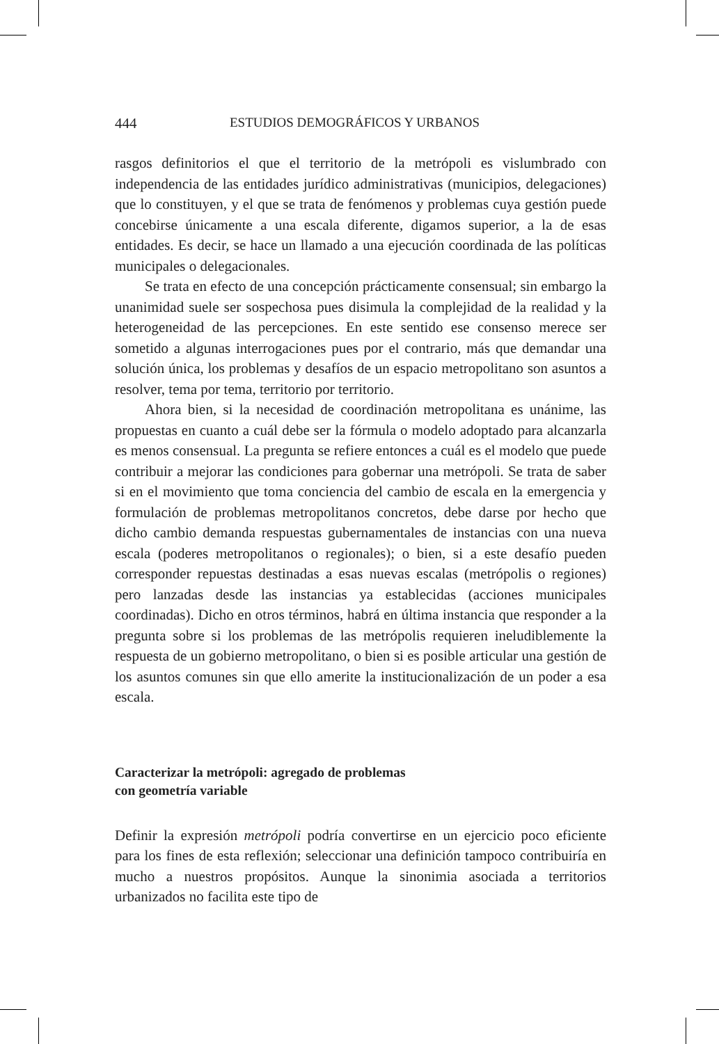444 ESTUDIOS DEMOGRÁFICOS Y URBANOS
rasgos definitorios el que el territorio de la metrópoli es vislumbrado con independencia de las entidades jurídico administrativas (municipios, delegaciones) que lo constituyen, y el que se trata de fenómenos y problemas cuya gestión puede concebirse únicamente a una escala diferente, digamos superior, a la de esas entidades. Es decir, se hace un llamado a una ejecución coordinada de las políticas municipales o delegacionales.
Se trata en efecto de una concepción prácticamente consensual; sin embargo la unanimidad suele ser sospechosa pues disimula la complejidad de la realidad y la heterogeneidad de las percepciones. En este sentido ese consenso merece ser sometido a algunas interrogaciones pues por el contrario, más que demandar una solución única, los problemas y desafíos de un espacio metropolitano son asuntos a resolver, tema por tema, territorio por territorio.
Ahora bien, si la necesidad de coordinación metropolitana es unánime, las propuestas en cuanto a cuál debe ser la fórmula o modelo adoptado para alcanzarla es menos consensual. La pregunta se refiere entonces a cuál es el modelo que puede contribuir a mejorar las condiciones para gobernar una metrópoli. Se trata de saber si en el movimiento que toma conciencia del cambio de escala en la emergencia y formulación de problemas metropolitanos concretos, debe darse por hecho que dicho cambio demanda respuestas gubernamentales de instancias con una nueva escala (poderes metropolitanos o regionales); o bien, si a este desafío pueden corresponder repuestas destinadas a esas nuevas escalas (metrópolis o regiones) pero lanzadas desde las instancias ya establecidas (acciones municipales coordinadas). Dicho en otros términos, habrá en última instancia que responder a la pregunta sobre si los problemas de las metrópolis requieren ineludiblemente la respuesta de un gobierno metropolitano, o bien si es posible articular una gestión de los asuntos comunes sin que ello amerite la institucionalización de un poder a esa escala.
Caracterizar la metrópoli: agregado de problemas
con geometría variable
Definir la expresión metrópoli podría convertirse en un ejercicio poco eficiente para los fines de esta reflexión; seleccionar una definición tampoco contribuiría en mucho a nuestros propósitos. Aunque la sinonimia asociada a territorios urbanizados no facilita este tipo de